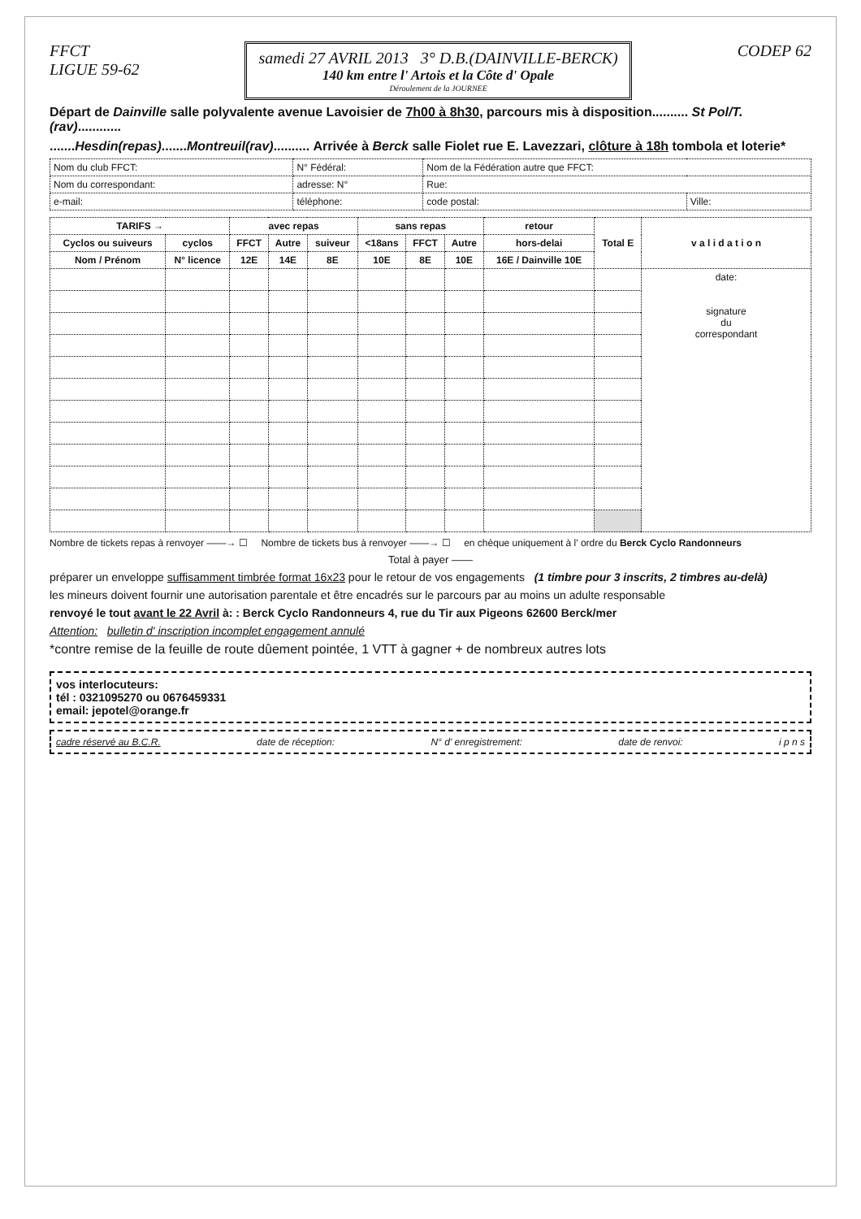FFCT
LIGUE 59-62
samedi 27 AVRIL 2013 3° D.B.(DAINVILLE-BERCK)
140 km entre l' Artois et la Côte d' Opale
Déroulement de la JOURNEE
CODEP 62
Départ de Dainville salle polyvalente avenue Lavoisier de 7h00 à 8h30, parcours mis à disposition.......... St Pol/T.(rav)............
.......Hesdin(repas).......Montreuil(rav).......... Arrivée à Berck salle Fiolet rue E. Lavezzari, clôture à 18h tombola et loterie*
| Nom du club FFCT: | N° Fédéral: | Nom de la Fédération autre que FFCT: | |
| Nom du correspondant: | adresse: N° | Rue: | |
| e-mail: | téléphone: | code postal: | Ville: |
| TARIFS → | | avec repas | | | sans repas | | | retour | Total E | v a l i d a t i o n |
| --- | --- | --- | --- | --- | --- | --- | --- | --- | --- | --- |
| Cyclos ou suiveurs | cyclos | FFCT | Autre | suiveur | <18ans | FFCT | Autre | hors-delai | | |
| Nom / Prénom | N° licence | 12E | 14E | 8E | 10E | 8E | 10E | 16E / Dainville 10E | | |
| | | | | | | | | | | date: signature du correspondant |
Nombre de tickets repas à renvoyer ——→ ☐ Nombre de tickets bus à renvoyer ——→ ☐ en chèque uniquement à l' ordre du Berck Cyclo Randonneurs
Total à payer ——
préparer un enveloppe suffisamment timbrée format 16x23 pour le retour de vos engagements (1 timbre pour 3 inscrits, 2 timbres au-delà)
les mineurs doivent fournir une autorisation parentale et être encadrés sur le parcours par au moins un adulte responsable
renvoyé le tout avant le 22 Avril à: : Berck Cyclo Randonneurs 4, rue du Tir aux Pigeons 62600 Berck/mer
Attention: bulletin d' inscription incomplet engagement annulé
*contre remise de la feuille de route dûement pointée, 1 VTT à gagner + de nombreux autres lots
vos interlocuteurs:
tél : 0321095270 ou 0676459331
email: jepotel@orange.fr
cadre réservé au B.C.R. date de réception: N° d' enregistrement: date de renvoi: i p n s